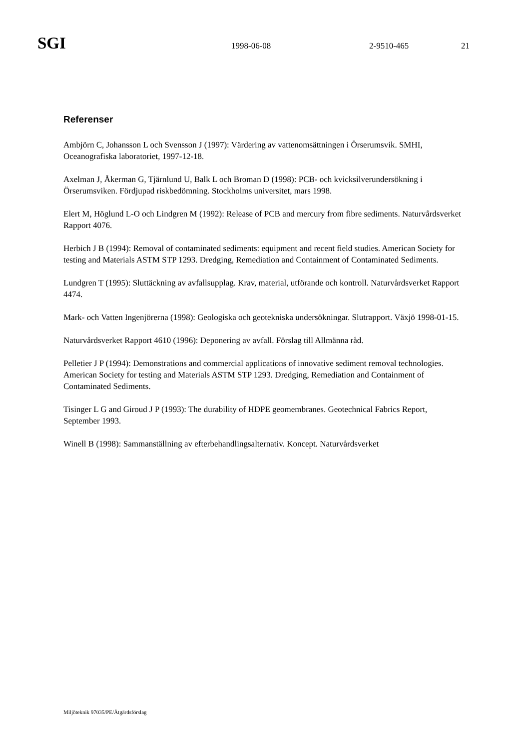SGI 1998-06-08 2-9510-465 21
Referenser
Ambjörn C, Johansson L och Svensson J (1997): Värdering av vattenomsättningen i Örserumsvik. SMHI, Oceanografiska laboratoriet, 1997-12-18.
Axelman J, Åkerman G, Tjärnlund U, Balk L och Broman D (1998): PCB- och kvicksilverundersökning i Örserumsviken. Fördjupad riskbedömning. Stockholms universitet, mars 1998.
Elert M, Höglund L-O och Lindgren M (1992): Release of PCB and mercury from fibre sediments. Naturvårdsverket Rapport 4076.
Herbich J B (1994): Removal of contaminated sediments: equipment and recent field studies. American Society for testing and Materials ASTM STP 1293. Dredging, Remediation and Containment of Contaminated Sediments.
Lundgren T (1995): Sluttäckning av avfallsupplag. Krav, material, utförande och kontroll. Naturvårdsverket Rapport 4474.
Mark- och Vatten Ingenjörerna (1998): Geologiska och geotekniska undersökningar. Slutrapport. Växjö 1998-01-15.
Naturvårdsverket Rapport 4610 (1996): Deponering av avfall. Förslag till Allmänna råd.
Pelletier J P (1994): Demonstrations and commercial applications of innovative sediment removal technologies. American Society for testing and Materials ASTM STP 1293. Dredging, Remediation and Containment of Contaminated Sediments.
Tisinger L G and Giroud J P (1993): The durability of HDPE geomembranes. Geotechnical Fabrics Report, September 1993.
Winell B (1998): Sammanställning av efterbehandlingsalternativ. Koncept. Naturvårdsverket
Miljöteknik 97035/PE/Åtgärdsförslag